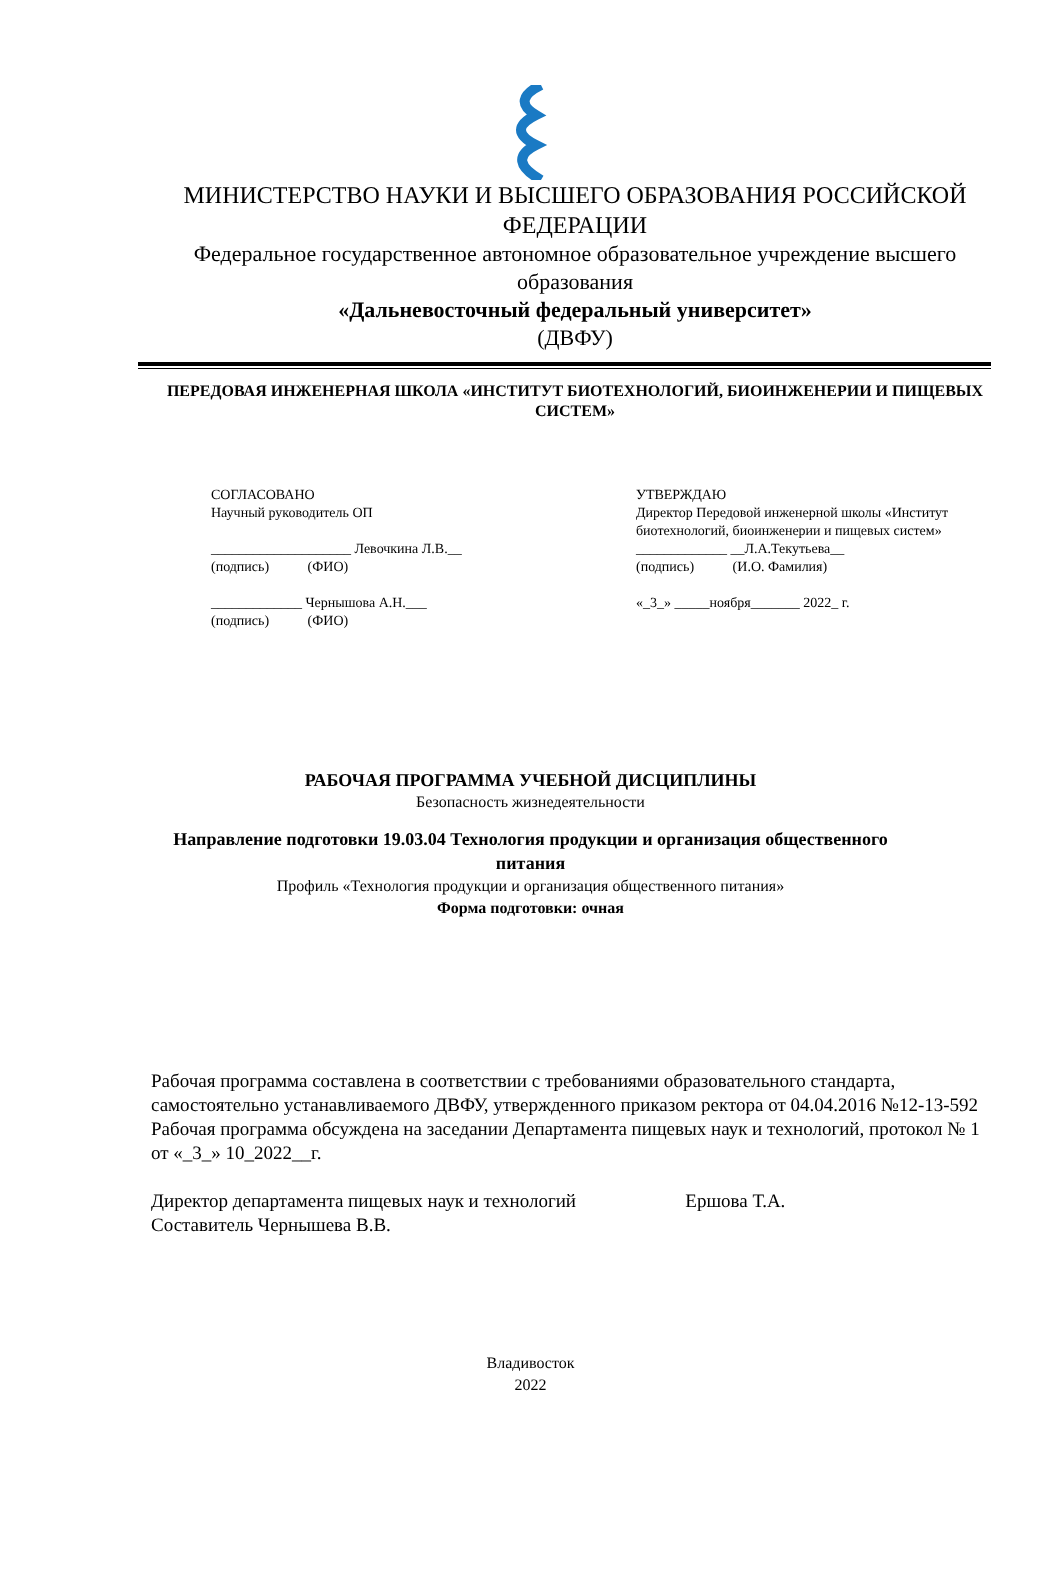МИНИСТЕРСТВО НАУКИ И ВЫСШЕГО ОБРАЗОВАНИЯ РОССИЙСКОЙ ФЕДЕРАЦИИ
Федеральное государственное автономное образовательное учреждение высшего образования
«Дальневосточный федеральный университет»
(ДВФУ)
ПЕРЕДОВАЯ ИНЖЕНЕРНАЯ ШКОЛА «ИНСТИТУТ БИОТЕХНОЛОГИЙ, БИОИНЖЕНЕРИИ И ПИЩЕВЫХ СИСТЕМ»
СОГЛАСОВАНО
Научный руководитель ОП
____________________ Левочкина Л.В.__
(подпись) (ФИО)
_____________ Чернышова А.Н.___
(подпись) (ФИО)
УТВЕРЖДАЮ
Директор Передовой инженерной школы «Институт биотехнологий, биоинженерии и пищевых систем»
_____________ __Л.А.Текутьева__
(подпись) (И.О. Фамилия)
«_3_» _____ноября_______ 2022_ г.
РАБОЧАЯ ПРОГРАММА УЧЕБНОЙ ДИСЦИПЛИНЫ
Безопасность жизнедеятельности
Направление подготовки 19.03.04 Технология продукции и организация общественного питания
Профиль «Технология продукции и организация общественного питания»
Форма подготовки: очная
Рабочая программа составлена в соответствии с требованиями образовательного стандарта, самостоятельно устанавливаемого ДВФУ, утвержденного приказом ректора от 04.04.2016 №12-13-592
Рабочая программа обсуждена на заседании Департамента пищевых наук и технологий, протокол № 1 от «_3_» 10_2022__г.
Директор департамента пищевых наук и технологий Ершова Т.А.
Составитель Чернышева В.В.
Владивосток
2022